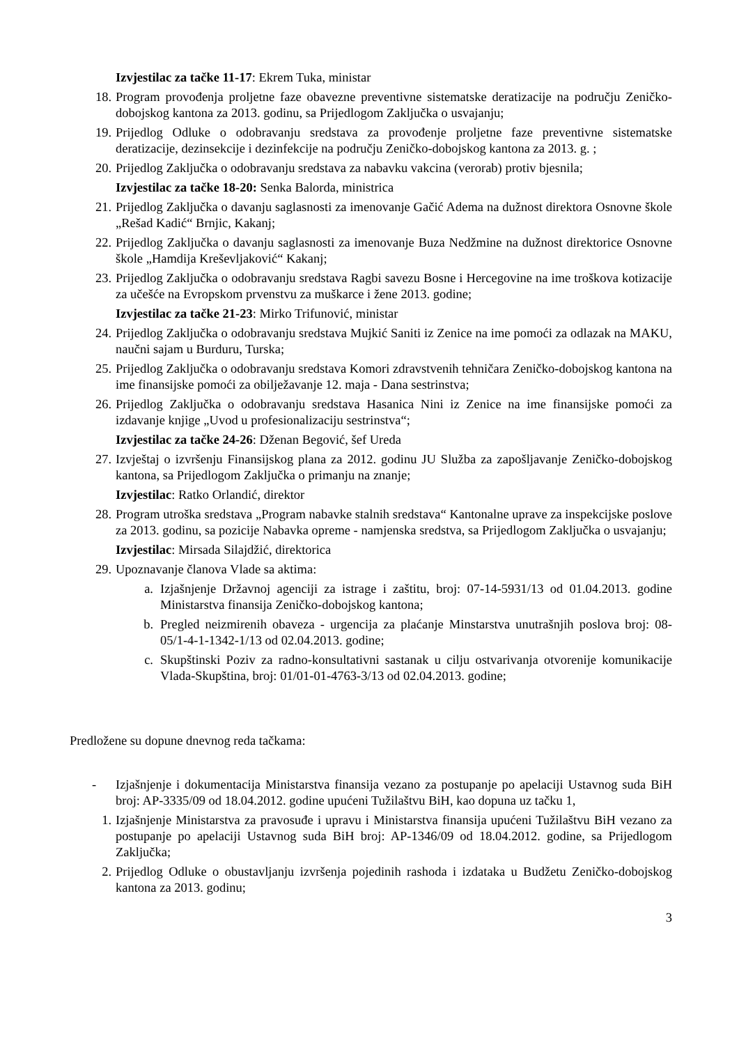Izvjestilac za tačke 11-17: Ekrem Tuka, ministar
18. Program provođenja proljetne faze obavezne preventivne sistematske deratizacije na području Zeničko-dobojskog kantona za 2013. godinu, sa Prijedlogom Zaključka o usvajanju;
19. Prijedlog Odluke o odobravanju sredstava za provođenje proljetne faze preventivne sistematske deratizacije, dezinsekcije i dezinfekcije na području Zeničko-dobojskog kantona za 2013. g. ;
20. Prijedlog Zaključka o odobravanju sredstava za nabavku vakcina (verorab) protiv bjesnila;
Izvjestilac za tačke 18-20: Senka Balorda, ministrica
21. Prijedlog Zaključka o davanju saglasnosti za imenovanje Gačić Adema na dužnost direktora Osnovne škole „Rešad Kadić“ Brnjic, Kakanj;
22. Prijedlog Zaključka o davanju saglasnosti za imenovanje Buza Nedžmine na dužnost direktorice Osnovne škole „Hamdija Kreševljaković“ Kakanj;
23. Prijedlog Zaključka o odobravanju sredstava Ragbi savezu Bosne i Hercegovine na ime troškova kotizacije za učešće na Evropskom prvenstvu za muškarce i žene 2013. godine;
Izvjestilac za tačke 21-23: Mirko Trifunović, ministar
24. Prijedlog Zaključka o odobravanju sredstava Mujkić Saniti iz Zenice na ime pomoći za odlazak na MAKU, naučni sajam u Burduru, Turska;
25. Prijedlog Zaključka o odobravanju sredstava Komori zdravstvenih tehničara Zeničko-dobojskog kantona na ime finansijske pomoći za obilježavanje 12. maja - Dana sestrinstva;
26. Prijedlog Zaključka o odobravanju sredstava Hasanica Nini iz Zenice na ime finansijske pomoći za izdavanje knjige „Uvod u profesionalizaciju sestrinstva“;
Izvjestilac za tačke 24-26: Dženan Begović, šef Ureda
27. Izvještaj o izvršenju Finansijskog plana za 2012. godinu JU Služba za zapošljavanje Zeničko-dobojskog kantona, sa Prijedlogom Zaključka o primanju na znanje;
Izvjestilac: Ratko Orlandić, direktor
28. Program utroška sredstava „Program nabavke stalnih sredstava“ Kantonalne uprave za inspekcijske poslove za 2013. godinu, sa pozicije Nabavka opreme - namjenska sredstva, sa Prijedlogom Zaključka o usvajanju;
Izvjestilac: Mirsada Silajdžić, direktorica
29. Upoznavanje članova Vlade sa aktima:
a. Izjašnjenje Državnoj agenciji za istrage i zaštitu, broj: 07-14-5931/13 od 01.04.2013. godine Ministarstva finansija Zeničko-dobojskog kantona;
b. Pregled neizmirenih obaveza - urgencija za plaćanje Minstarstva unutrašnjih poslova broj: 08-05/1-4-1-1342-1/13 od 02.04.2013. godine;
c. Skupštinski Poziv za radno-konsultativni sastanak u cilju ostvarivanja otvorenije komunikacije Vlada-Skupština, broj: 01/01-01-4763-3/13 od 02.04.2013. godine;
Predložene su dopune dnevnog reda tačkama:
- Izjašnjenje i dokumentacija Ministarstva finansija vezano za postupanje po apelaciji Ustavnog suda BiH broj: AP-3335/09 od 18.04.2012. godine upućeni Tužilaštvu BiH, kao dopuna uz tačku 1,
1. Izjašnjenje Ministarstva za pravosuđe i upravu i Ministarstva finansija upućeni Tužilaštvu BiH vezano za postupanje po apelaciji Ustavnog suda BiH broj: AP-1346/09 od 18.04.2012. godine, sa Prijedlogom Zaključka;
2. Prijedlog Odluke o obustavljanju izvršenja pojedinih rashoda i izdataka u Budžetu Zeničko-dobojskog kantona za 2013. godinu;
3